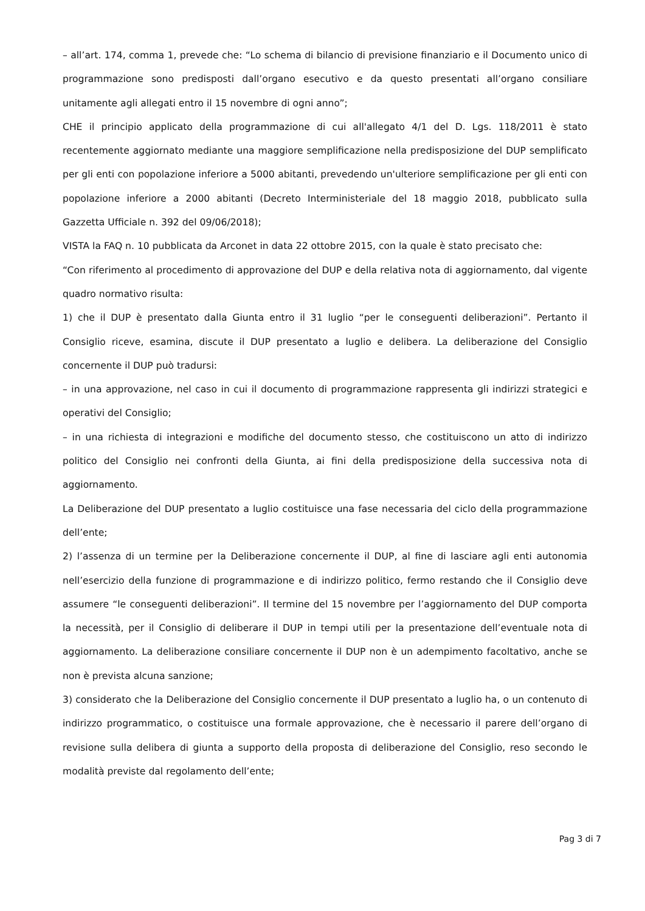– all’art. 174, comma 1, prevede che: “Lo schema di bilancio di previsione finanziario e il Documento unico di programmazione sono predisposti dall’organo esecutivo e da questo presentati all’organo consiliare unitamente agli allegati entro il 15 novembre di ogni anno”;
CHE il principio applicato della programmazione di cui all'allegato 4/1 del D. Lgs. 118/2011 è stato recentemente aggiornato mediante una maggiore semplificazione nella predisposizione del DUP semplificato per gli enti con popolazione inferiore a 5000 abitanti, prevedendo un'ulteriore semplificazione per gli enti con popolazione inferiore a 2000 abitanti (Decreto Interministeriale del 18 maggio 2018, pubblicato sulla Gazzetta Ufficiale n. 392 del 09/06/2018);
VISTA la FAQ n. 10 pubblicata da Arconet in data 22 ottobre 2015, con la quale è stato precisato che:
“Con riferimento al procedimento di approvazione del DUP e della relativa nota di aggiornamento, dal vigente quadro normativo risulta:
1) che il DUP è presentato dalla Giunta entro il 31 luglio “per le conseguenti deliberazioni”. Pertanto il Consiglio riceve, esamina, discute il DUP presentato a luglio e delibera. La deliberazione del Consiglio concernente il DUP può tradursi:
– in una approvazione, nel caso in cui il documento di programmazione rappresenta gli indirizzi strategici e operativi del Consiglio;
– in una richiesta di integrazioni e modifiche del documento stesso, che costituiscono un atto di indirizzo politico del Consiglio nei confronti della Giunta, ai fini della predisposizione della successiva nota di aggiornamento.
La Deliberazione del DUP presentato a luglio costituisce una fase necessaria del ciclo della programmazione dell’ente;
2) l’assenza di un termine per la Deliberazione concernente il DUP, al fine di lasciare agli enti autonomia nell’esercizio della funzione di programmazione e di indirizzo politico, fermo restando che il Consiglio deve assumere “le conseguenti deliberazioni”. Il termine del 15 novembre per l’aggiornamento del DUP comporta la necessità, per il Consiglio di deliberare il DUP in tempi utili per la presentazione dell’eventuale nota di aggiornamento. La deliberazione consiliare concernente il DUP non è un adempimento facoltativo, anche se non è prevista alcuna sanzione;
3) considerato che la Deliberazione del Consiglio concernente il DUP presentato a luglio ha, o un contenuto di indirizzo programmatico, o costituisce una formale approvazione, che è necessario il parere dell’organo di revisione sulla delibera di giunta a supporto della proposta di deliberazione del Consiglio, reso secondo le modalità previste dal regolamento dell’ente;
Pag 3 di 7